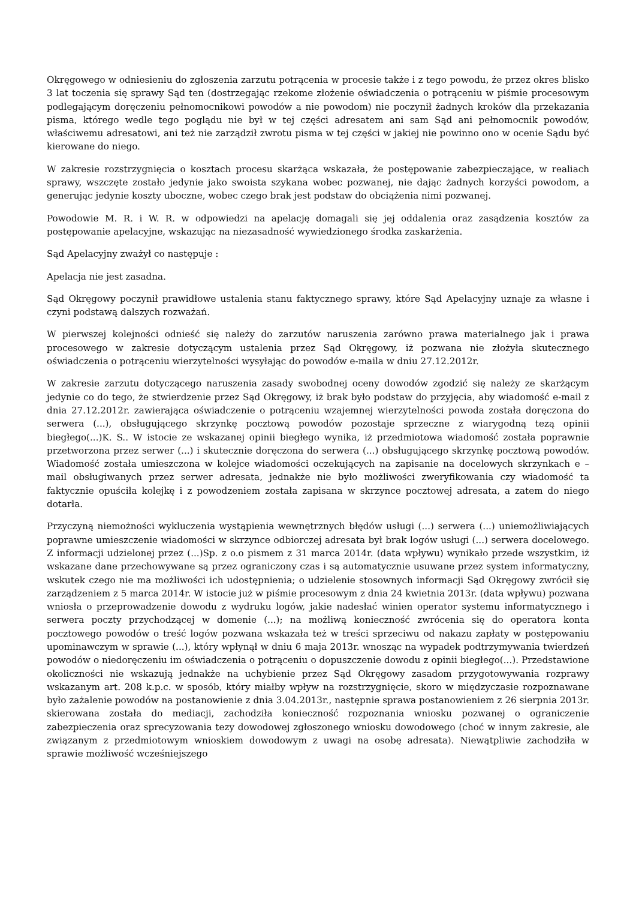Okręgowego w odniesieniu do zgłoszenia zarzutu potrącenia w procesie także i z tego powodu, że przez okres blisko 3 lat toczenia się sprawy Sąd ten (dostrzegając rzekome złożenie oświadczenia o potrąceniu w piśmie procesowym podlegającym doręczeniu pełnomocnikowi powodów a nie powodom) nie poczynił żadnych kroków dla przekazania pisma, którego wedle tego poglądu nie był w tej części adresatem ani sam Sąd ani pełnomocnik powodów, właściwemu adresatowi, ani też nie zarządził zwrotu pisma w tej części w jakiej nie powinno ono w ocenie Sądu być kierowane do niego.
W zakresie rozstrzygnięcia o kosztach procesu skarżąca wskazała, że postępowanie zabezpieczające, w realiach sprawy, wszczęte zostało jedynie jako swoista szykana wobec pozwanej, nie dając żadnych korzyści powodom, a generując jedynie koszty uboczne, wobec czego brak jest podstaw do obciążenia nimi pozwanej.
Powodowie M. R. i W. R. w odpowiedzi na apelację domagali się jej oddalenia oraz zasądzenia kosztów za postępowanie apelacyjne, wskazując na niezasadność wywiedzionego środka zaskarżenia.
Sąd Apelacyjny zważył co następuje :
Apelacja nie jest zasadna.
Sąd Okręgowy poczynił prawidłowe ustalenia stanu faktycznego sprawy, które Sąd Apelacyjny uznaje za własne i czyni podstawą dalszych rozważań.
W pierwszej kolejności odnieść się należy do zarzutów naruszenia zarówno prawa materialnego jak i prawa procesowego w zakresie dotyczącym ustalenia przez Sąd Okręgowy, iż pozwana nie złożyła skutecznego oświadczenia o potrąceniu wierzytelności wysyłając do powodów e-maila w dniu 27.12.2012r.
W zakresie zarzutu dotyczącego naruszenia zasady swobodnej oceny dowodów zgodzić się należy ze skarżącym jedynie co do tego, że stwierdzenie przez Sąd Okręgowy, iż brak było podstaw do przyjęcia, aby wiadomość e-mail z dnia 27.12.2012r. zawierająca oświadczenie o potrąceniu wzajemnej wierzytelności powoda została doręczona do serwera (...), obsługującego skrzynkę pocztową powodów pozostaje sprzeczne z wiarygodną tezą opinii biegłego(...)K. S.. W istocie ze wskazanej opinii biegłego wynika, iż przedmiotowa wiadomość została poprawnie przetworzona przez serwer (...) i skutecznie doręczona do serwera (...) obsługującego skrzynkę pocztową powodów. Wiadomość została umieszczona w kolejce wiadomości oczekujących na zapisanie na docelowych skrzynkach e – mail obsługiwanych przez serwer adresata, jednakże nie było możliwości zweryfikowania czy wiadomość ta faktycznie opuściła kolejkę i z powodzeniem została zapisana w skrzynce pocztowej adresata, a zatem do niego dotarła.
Przyczyną niemożności wykluczenia wystąpienia wewnętrznych błędów usługi (...) serwera (...) uniemożliwiających poprawne umieszczenie wiadomości w skrzynce odbiorczej adresata był brak logów usługi (...) serwera docelowego. Z informacji udzielonej przez (...)Sp. z o.o pismem z 31 marca 2014r. (data wpływu) wynikało przede wszystkim, iż wskazane dane przechowywane są przez ograniczony czas i są automatycznie usuwane przez system informatyczny, wskutek czego nie ma możliwości ich udostępnienia; o udzielenie stosownych informacji Sąd Okręgowy zwrócił się zarządzeniem z 5 marca 2014r. W istocie już w piśmie procesowym z dnia 24 kwietnia 2013r. (data wpływu) pozwana wniosła o przeprowadzenie dowodu z wydruku logów, jakie nadesłać winien operator systemu informatycznego i serwera poczty przychodzącej w domenie (...); na możliwą konieczność zwrócenia się do operatora konta pocztowego powodów o treść logów pozwana wskazała też w treści sprzeciwu od nakazu zapłaty w postępowaniu upominawczym w sprawie (...), który wpłynął w dniu 6 maja 2013r. wnosząc na wypadek podtrzymywania twierdzeń powodów o niedoręczeniu im oświadczenia o potrąceniu o dopuszczenie dowodu z opinii biegłego(...). Przedstawione okoliczności nie wskazują jednakże na uchybienie przez Sąd Okręgowy zasadom przygotowywania rozprawy wskazanym art. 208 k.p.c. w sposób, który miałby wpływ na rozstrzygnięcie, skoro w międzyczasie rozpoznawane było zażalenie powodów na postanowienie z dnia 3.04.2013r., następnie sprawa postanowieniem z 26 sierpnia 2013r. skierowana została do mediacji, zachodziła konieczność rozpoznania wniosku pozwanej o ograniczenie zabezpieczenia oraz sprecyzowania tezy dowodowej zgłoszonego wniosku dowodowego (choć w innym zakresie, ale związanym z przedmiotowym wnioskiem dowodowym z uwagi na osobę adresata). Niewątpliwie zachodziła w sprawie możliwość wcześniejszego